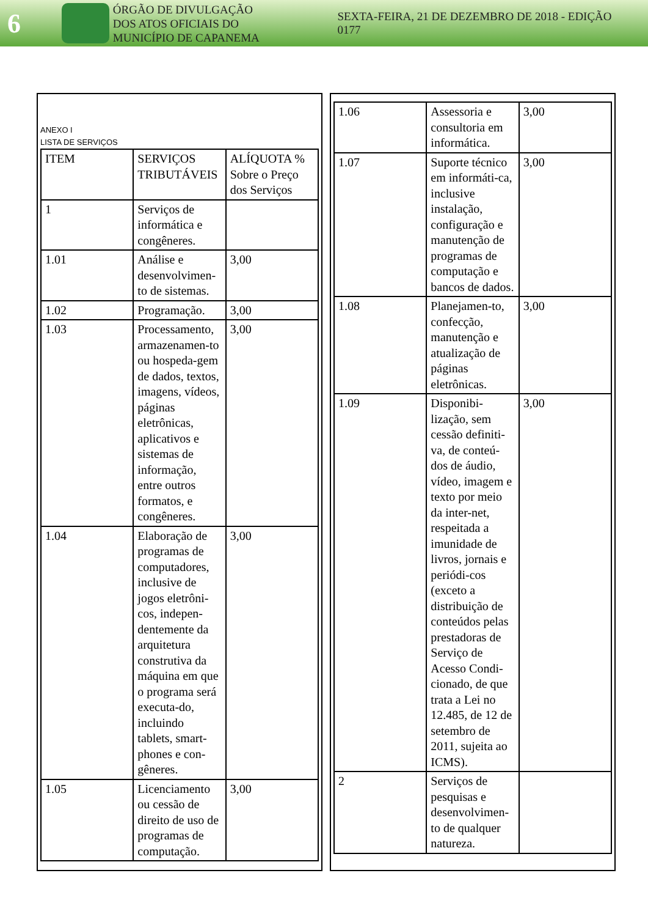6
ÓRGÃO DE DIVULGAÇÃO
DOS ATOS OFICIAIS DO
MUNICÍPIO DE CAPANEMA
SEXTA-FEIRA, 21 DE DEZEMBRO DE 2018 - EDIÇÃO 0177
ANEXO I
LISTA DE SERVIÇOS
| ITEM | SERVIÇOS TRIBUTÁVEIS | ALÍQUOTA % Sobre o Preço dos Serviços |
| 1 | Serviços de informática e congêneres. | |
| 1.01 | Análise e desenvolvimen-to de sistemas. | 3,00 |
| 1.02 | Programação. | 3,00 |
| 1.03 | Processamento, armazenamen-to ou hospeda-gem de dados, textos, imagens, vídeos, páginas eletrônicas, aplicativos e sistemas de informação, entre outros formatos, e congêneres. | 3,00 |
| 1.04 | Elaboração de programas de computadores, inclusive de jogos eletrôni-cos, indepen-dentemente da arquitetura construtiva da máquina em que o programa será executa-do, incluindo tablets, smart-phones e con-gêneres. | 3,00 |
| 1.05 | Licenciamento ou cessão de direito de uso de programas de computação. | 3,00 |
| 1.06 | Assessoria e consultoria em informática. | 3,00 |
| 1.07 | Suporte técnico em informáti-ca, inclusive instalação, configuração e manutenção de programas de computação e bancos de dados. | 3,00 |
| 1.08 | Planejamen-to, confecção, manutenção e atualização de páginas eletrônicas. | 3,00 |
| 1.09 | Disponibi-lização, sem cessão definiti-va, de conteú-dos de áudio, vídeo, imagem e texto por meio da inter-net, respeitada a imunidade de livros, jornais e periódi-cos (exceto a distribuição de conteúdos pelas prestadoras de Serviço de Acesso Condi-cionado, de que trata a Lei no 12.485, de 12 de setembro de 2011, sujeita ao ICMS). | 3,00 |
| 2 | Serviços de pesquisas e desenvolvimen-to de qualquer natureza. | |